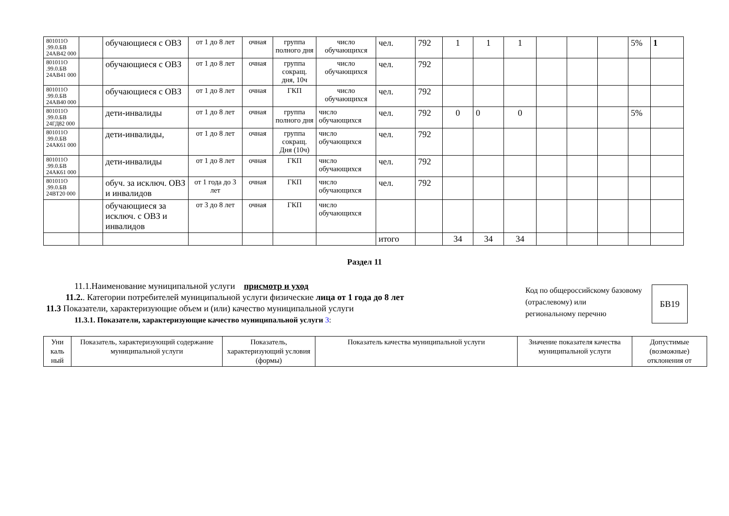| 801011О .99.0.БВ 24АВ42 000 | | обучающиеся с ОВЗ | от 1 до 8 лет | очная | группа полного дня | число обучающихся | чел. | 792 | 1 | 1 | 1 | | | | 5% | 1 |
| 801011О .99.0.БВ 24АВ41 000 | | обучающиеся с ОВЗ | от 1 до 8 лет | очная | группа сокращ. дня, 10ч | число обучающихся | чел. | 792 | | | | | | | | |
| 801011О .99.0.БВ 24АВ40 000 | | обучающиеся с ОВЗ | от 1 до 8 лет | очная | ГКП | число обучающихся | чел. | 792 | | | | | | | | |
| 801011О .99.0.БВ 24ГД82 000 | | дети-инвалиды | от 1 до 8 лет | очная | группа полного дня | число обучающихся | чел. | 792 | 0 | 0 | 0 | | | | 5% | |
| 801011О .99.0.БВ 24АК61 000 | | дети-инвалиды, | от 1 до 8 лет | очная | группа сокращ. Дня (10ч) | число обучающихся | чел. | 792 | | | | | | | | |
| 801011О .99.0.БВ 24АК61 000 | | дети-инвалиды | от 1 до 8 лет | очная | ГКП | число обучающихся | чел. | 792 | | | | | | | | |
| 801011О .99.0.БВ 24ВТ20 000 | | обуч. за исключ. ОВЗ и инвалидов | от 1 года до 3 лет | очная | ГКП | число обучающихся | чел. | 792 | | | | | | | | |
| | | обучающиеся за исключ. с ОВЗ и инвалидов | от 3 до 8 лет | очная | ГКП | число обучающихся | | | | | | | | | | |
| | | | | | | | итого | | 34 | 34 | 34 | | | | | |
Раздел 11
11.1.Наименование муниципальной услуги присмотр и уход
11.2.. Категории потребителей муниципальной услуги физические лица от 1 года до 8 лет
11.3 Показатели, характеризующие объем и (или) качество муниципальной услуги
11.3.1. Показатели, характеризующие качество муниципальной услуги 3:
Код по общероссийскому базовому
(отраслевому) или
региональному перечню
БВ19
| Уни каль ный | Показатель, характеризующий содержание муниципальной услуги | Показатель, характеризующий условия (формы) | Показатель качества муниципальной услуги | Значение показателя качества муниципальной услуги | Допустимые (возможные) отклонения от |